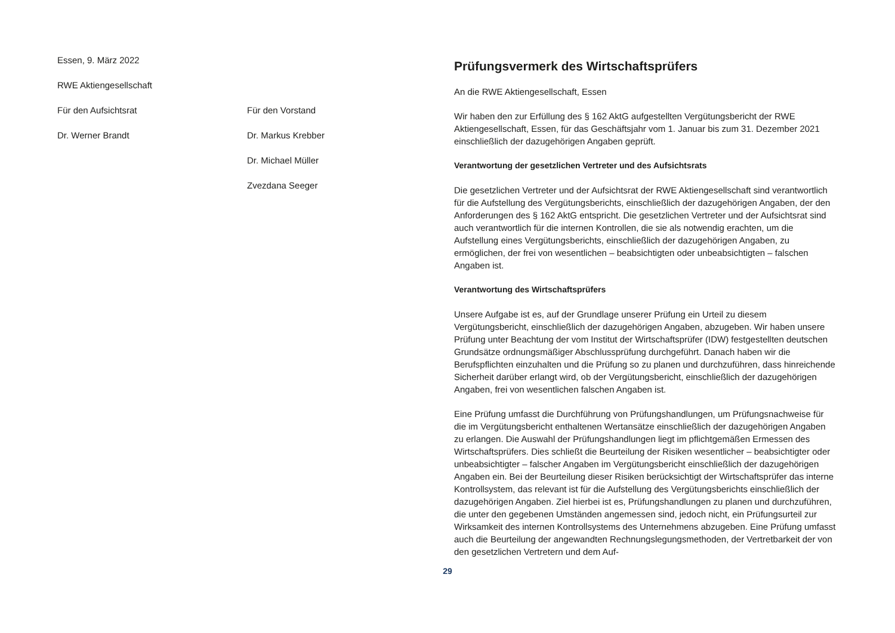Essen, 9. März 2022
RWE Aktiengesellschaft
Für den Aufsichtsrat Für den Vorstand
Dr. Werner Brandt Dr. Markus Krebber
Dr. Michael Müller
Zvezdana Seeger
Prüfungsvermerk des Wirtschaftsprüfers
An die RWE Aktiengesellschaft, Essen
Wir haben den zur Erfüllung des § 162 AktG aufgestellten Vergütungsbericht der RWE Aktiengesellschaft, Essen, für das Geschäftsjahr vom 1. Januar bis zum 31. Dezember 2021 einschließlich der dazugehörigen Angaben geprüft.
Verantwortung der gesetzlichen Vertreter und des Aufsichtsrats
Die gesetzlichen Vertreter und der Aufsichtsrat der RWE Aktiengesellschaft sind verantwortlich für die Aufstellung des Vergütungsberichts, einschließlich der dazugehörigen Angaben, der den Anforderungen des § 162 AktG entspricht. Die gesetzlichen Vertreter und der Aufsichtsrat sind auch verantwortlich für die internen Kontrollen, die sie als notwendig erachten, um die Aufstellung eines Vergütungsberichts, einschließlich der dazugehörigen Angaben, zu ermöglichen, der frei von wesentlichen – beabsichtigten oder unbeabsichtigten – falschen Angaben ist.
Verantwortung des Wirtschaftsprüfers
Unsere Aufgabe ist es, auf der Grundlage unserer Prüfung ein Urteil zu diesem Vergütungsbericht, einschließlich der dazugehörigen Angaben, abzugeben. Wir haben unsere Prüfung unter Beachtung der vom Institut der Wirtschaftsprüfer (IDW) festgestellten deutschen Grundsätze ordnungsmäßiger Abschlussprüfung durchgeführt. Danach haben wir die Berufspflichten einzuhalten und die Prüfung so zu planen und durchzuführen, dass hinreichende Sicherheit darüber erlangt wird, ob der Vergütungsbericht, einschließlich der dazugehörigen Angaben, frei von wesentlichen falschen Angaben ist.
Eine Prüfung umfasst die Durchführung von Prüfungshandlungen, um Prüfungsnachweise für die im Vergütungsbericht enthaltenen Wertansätze einschließlich der dazugehörigen Angaben zu erlangen. Die Auswahl der Prüfungshandlungen liegt im pflichtgemäßen Ermessen des Wirtschaftsprüfers. Dies schließt die Beurteilung der Risiken wesentlicher – beabsichtigter oder unbeabsichtigter – falscher Angaben im Vergütungsbericht einschließlich der dazugehörigen Angaben ein. Bei der Beurteilung dieser Risiken berücksichtigt der Wirtschaftsprüfer das interne Kontrollsystem, das relevant ist für die Aufstellung des Vergütungsberichts einschließlich der dazugehörigen Angaben. Ziel hierbei ist es, Prüfungshandlungen zu planen und durchzuführen, die unter den gegebenen Umständen angemessen sind, jedoch nicht, ein Prüfungsurteil zur Wirksamkeit des internen Kontrollsystems des Unternehmens abzugeben. Eine Prüfung umfasst auch die Beurteilung der angewandten Rechnungslegungsmethoden, der Vertretbarkeit der von den gesetzlichen Vertretern und dem Auf-
29